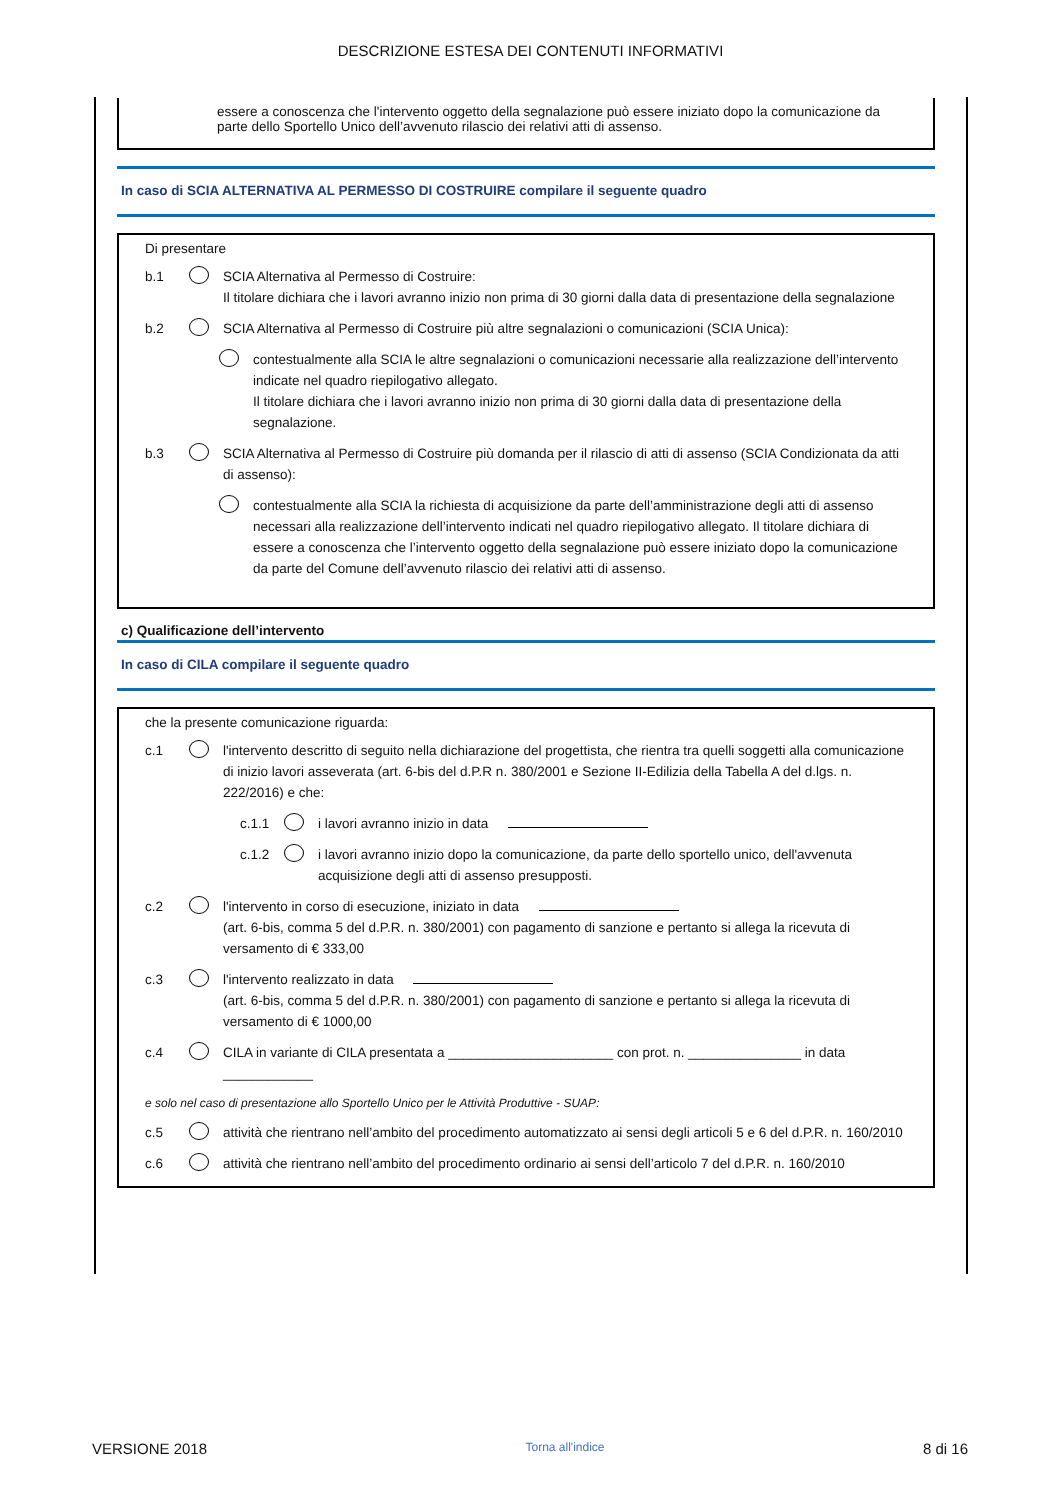DESCRIZIONE ESTESA DEI CONTENUTI INFORMATIVI
essere a conoscenza che l'intervento oggetto della segnalazione può essere iniziato dopo la comunicazione da parte dello Sportello Unico dell’avvenuto rilascio dei relativi atti di assenso.
In caso di SCIA ALTERNATIVA AL PERMESSO DI COSTRUIRE compilare il seguente quadro
Di presentare
b.1 SCIA Alternativa al Permesso di Costruire:
Il titolare dichiara che i lavori avranno inizio non prima di 30 giorni dalla data di presentazione della segnalazione
b.2 SCIA Alternativa al Permesso di Costruire più altre segnalazioni o comunicazioni (SCIA Unica):
contestualmente alla SCIA le altre segnalazioni o comunicazioni necessarie alla realizzazione dell’intervento indicate nel quadro riepilogativo allegato.
Il titolare dichiara che i lavori avranno inizio non prima di 30 giorni dalla data di presentazione della segnalazione.
b.3 SCIA Alternativa al Permesso di Costruire più domanda per il rilascio di atti di assenso (SCIA Condizionata da atti di assenso):
contestualmente alla SCIA la richiesta di acquisizione da parte dell’amministrazione degli atti di assenso necessari alla realizzazione dell’intervento indicati nel quadro riepilogativo allegato. Il titolare dichiara di essere a conoscenza che l’intervento oggetto della segnalazione può essere iniziato dopo la comunicazione da parte del Comune dell’avvenuto rilascio dei relativi atti di assenso.
c) Qualificazione dell’intervento
In caso di CILA compilare il seguente quadro
che la presente comunicazione riguarda:
c.1 l'intervento descritto di seguito nella dichiarazione del progettista, che rientra tra quelli soggetti alla comunicazione di inizio lavori asseverata (art. 6-bis del d.P.R n. 380/2001 e Sezione II-Edilizia della Tabella A del d.lgs. n. 222/2016) e che:
c.1.1 i lavori avranno inizio in data
c.1.2 i lavori avranno inizio dopo la comunicazione, da parte dello sportello unico, dell'avvenuta acquisizione degli atti di assenso presupposti.
c.2 l'intervento in corso di esecuzione, iniziato in data
(art. 6-bis, comma 5 del d.P.R. n. 380/2001) con pagamento di sanzione e pertanto si allega la ricevuta di versamento di € 333,00
c.3 l'intervento realizzato in data
(art. 6-bis, comma 5 del d.P.R. n. 380/2001) con pagamento di sanzione e pertanto si allega la ricevuta di versamento di € 1000,00
c.4 CILA in variante di CILA presentata a ______________________ con prot. n. _______________ in data ____________
e solo nel caso di presentazione allo Sportello Unico per le Attività Produttive - SUAP:
c.5 attività che rientrano nell’ambito del procedimento automatizzato ai sensi degli articoli 5 e 6 del d.P.R. n. 160/2010
c.6 attività che rientrano nell’ambito del procedimento ordinario ai sensi dell’articolo 7 del d.P.R. n. 160/2010
VERSIONE 2018 Torna all'indice 8 di 16